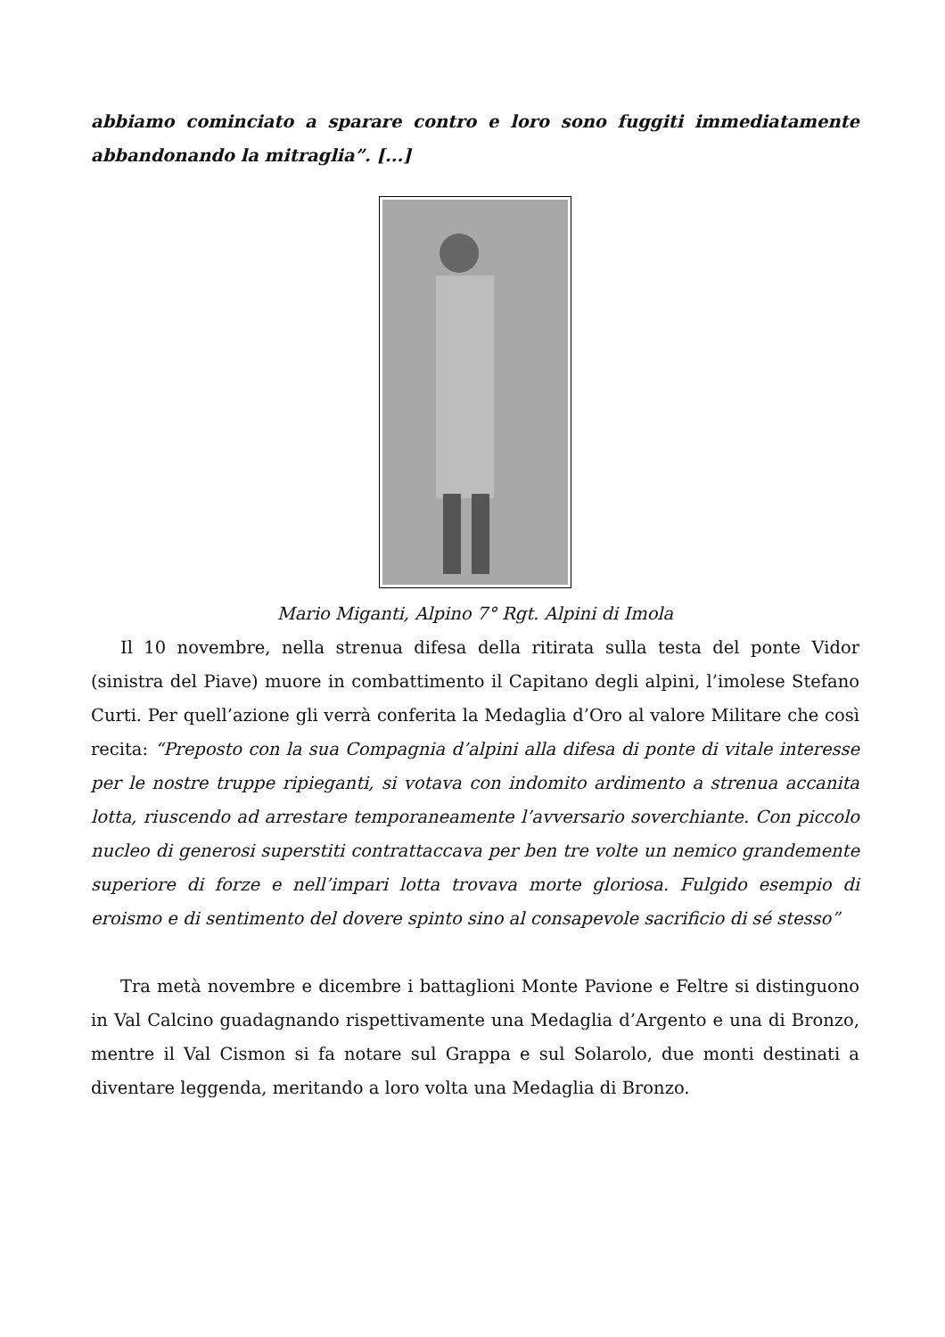abbiamo cominciato a sparare contro e loro sono fuggiti immediatamente abbandonando la mitraglia”. [...]
Mario Miganti, Alpino 7° Rgt. Alpini di Imola
Il 10 novembre, nella strenua difesa della ritirata sulla testa del ponte Vidor (sinistra del Piave) muore in combattimento il Capitano degli alpini, l’imolese Stefano Curti. Per quell’azione gli verrà conferita la Medaglia d’Oro al valore Militare che così recita: “Preposto con la sua Compagnia d’alpini alla difesa di ponte di vitale interesse per le nostre truppe ripieganti, si votava con indomito ardimento a strenua accanita lotta, riuscendo ad arrestare temporaneamente l’avversario soverchiante. Con piccolo nucleo di generosi superstiti contrattaccava per ben tre volte un nemico grandemente superiore di forze e nell’impari lotta trovava morte gloriosa. Fulgido esempio di eroismo e di sentimento del dovere spinto sino al consapevole sacrificio di sé stesso”
Tra metà novembre e dicembre i battaglioni Monte Pavione e Feltre si distinguono in Val Calcino guadagnando rispettivamente una Medaglia d’Argento e una di Bronzo, mentre il Val Cismon si fa notare sul Grappa e sul Solarolo, due monti destinati a diventare leggenda, meritando a loro volta una Medaglia di Bronzo.